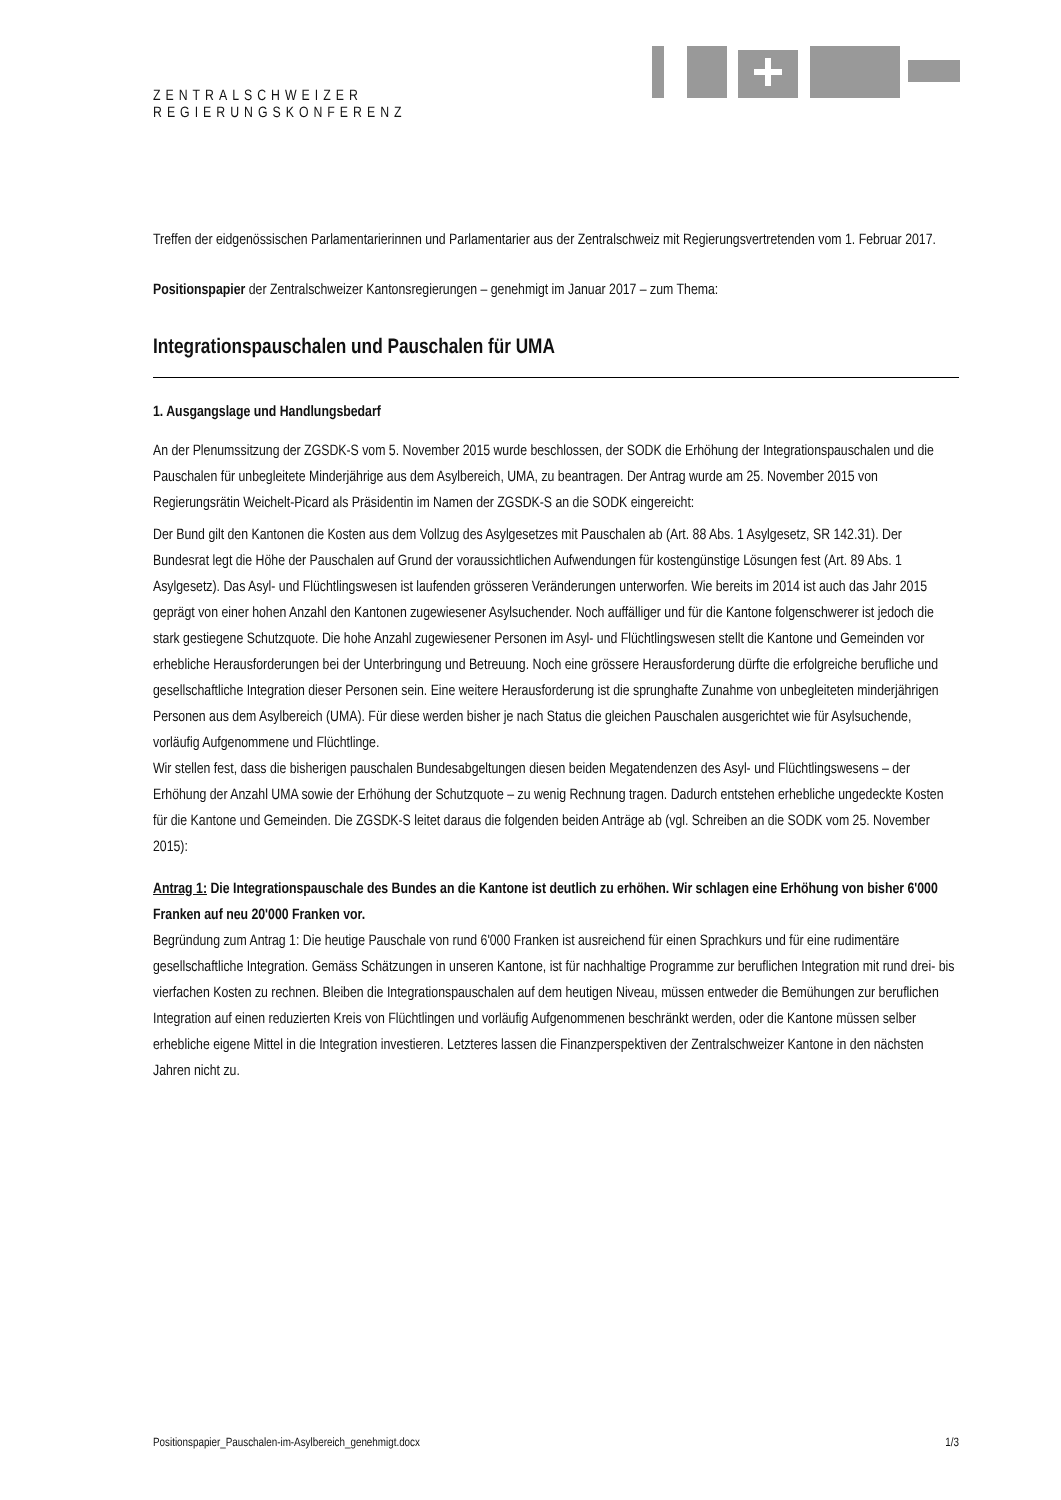ZENTRALSCHWEIZER
REGIERUNGSKONFERENZ
Treffen der eidgenössischen Parlamentarierinnen und Parlamentarier aus der Zentralschweiz mit Regierungsvertretenden vom 1. Februar 2017.
Positionspapier der Zentralschweizer Kantonsregierungen – genehmigt im Januar 2017 – zum Thema:
Integrationspauschalen und Pauschalen für UMA
1. Ausgangslage und Handlungsbedarf
An der Plenumssitzung der ZGSDK-S vom 5. November 2015 wurde beschlossen, der SODK die Erhöhung der Integrationspauschalen und die Pauschalen für unbegleitete Minderjährige aus dem Asylbereich, UMA, zu beantragen. Der Antrag wurde am 25. November 2015 von Regierungsrätin Weichelt-Picard als Präsidentin im Namen der ZGSDK-S an die SODK eingereicht:
Der Bund gilt den Kantonen die Kosten aus dem Vollzug des Asylgesetzes mit Pauschalen ab (Art. 88 Abs. 1 Asylgesetz, SR 142.31). Der Bundesrat legt die Höhe der Pauschalen auf Grund der voraussichtlichen Aufwendungen für kostengünstige Lösungen fest (Art. 89 Abs. 1 Asylgesetz). Das Asyl- und Flüchtlingswesen ist laufenden grösseren Veränderungen unterworfen. Wie bereits im 2014 ist auch das Jahr 2015 geprägt von einer hohen Anzahl den Kantonen zugewiesener Asylsuchender. Noch auffälliger und für die Kantone folgenschwerer ist jedoch die stark gestiegene Schutzquote. Die hohe Anzahl zugewiesener Personen im Asyl- und Flüchtlingswesen stellt die Kantone und Gemeinden vor erhebliche Herausforderungen bei der Unterbringung und Betreuung. Noch eine grössere Herausforderung dürfte die erfolgreiche berufliche und gesellschaftliche Integration dieser Personen sein. Eine weitere Herausforderung ist die sprunghafte Zunahme von unbegleiteten minderjährigen Personen aus dem Asylbereich (UMA). Für diese werden bisher je nach Status die gleichen Pauschalen ausgerichtet wie für Asylsuchende, vorläufig Aufgenommene und Flüchtlinge.
Wir stellen fest, dass die bisherigen pauschalen Bundesabgeltungen diesen beiden Megatendenzen des Asyl- und Flüchtlingswesens – der Erhöhung der Anzahl UMA sowie der Erhöhung der Schutzquote – zu wenig Rechnung tragen. Dadurch entstehen erhebliche ungedeckte Kosten für die Kantone und Gemeinden. Die ZGSDK-S leitet daraus die folgenden beiden Anträge ab (vgl. Schreiben an die SODK vom 25. November 2015):
Antrag 1: Die Integrationspauschale des Bundes an die Kantone ist deutlich zu erhöhen. Wir schlagen eine Erhöhung von bisher 6'000 Franken auf neu 20'000 Franken vor.
Begründung zum Antrag 1: Die heutige Pauschale von rund 6'000 Franken ist ausreichend für einen Sprachkurs und für eine rudimentäre gesellschaftliche Integration. Gemäss Schätzungen in unseren Kantone, ist für nachhaltige Programme zur beruflichen Integration mit rund drei- bis vierfachen Kosten zu rechnen. Bleiben die Integrationspauschalen auf dem heutigen Niveau, müssen entweder die Bemühungen zur beruflichen Integration auf einen reduzierten Kreis von Flüchtlingen und vorläufig Aufgenommenen beschränkt werden, oder die Kantone müssen selber erhebliche eigene Mittel in die Integration investieren. Letzteres lassen die Finanzperspektiven der Zentralschweizer Kantone in den nächsten Jahren nicht zu.
Positionspapier_Pauschalen-im-Asylbereich_genehmigt.docx 1/3